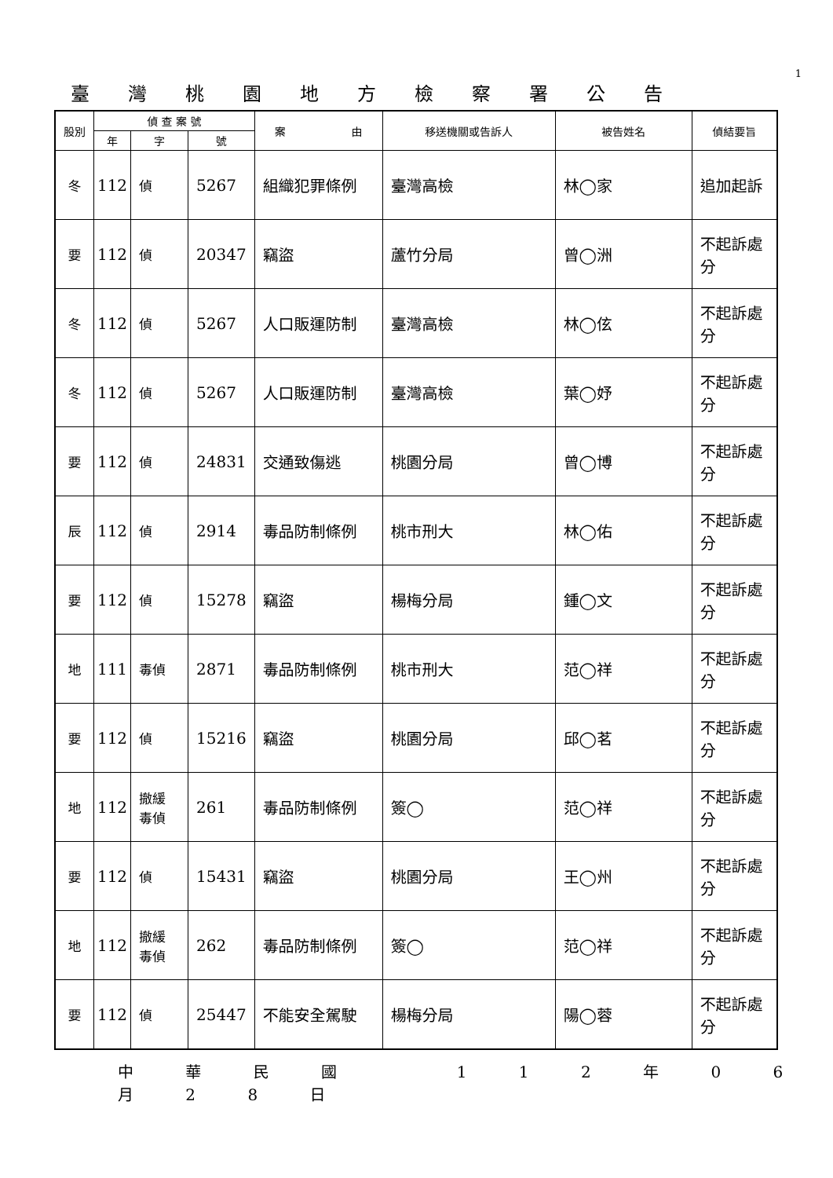1
臺灣桃園地方檢察署公告
| 股別 | 偵 查 案 號 | | | 案 由 | 移送機關或告訴人 | 被告姓名 | 偵結要旨 |
| --- | --- | --- | --- | --- | --- | --- | --- |
| | 年 | 字 | 號 | | | | |
| 冬 | 112 | 偵 | 5267 | 組織犯罪條例 | 臺灣高檢 | 林◯家 | 追加起訴 |
| 要 | 112 | 偵 | 20347 | 竊盜 | 蘆竹分局 | 曾◯洲 | 不起訴處分 |
| 冬 | 112 | 偵 | 5267 | 人口販運防制 | 臺灣高檢 | 林◯伭 | 不起訴處分 |
| 冬 | 112 | 偵 | 5267 | 人口販運防制 | 臺灣高檢 | 葉◯妤 | 不起訴處分 |
| 要 | 112 | 偵 | 24831 | 交通致傷逃 | 桃園分局 | 曾◯博 | 不起訴處分 |
| 辰 | 112 | 偵 | 2914 | 毒品防制條例 | 桃市刑大 | 林◯佑 | 不起訴處分 |
| 要 | 112 | 偵 | 15278 | 竊盜 | 楊梅分局 | 鍾◯文 | 不起訴處分 |
| 地 | 111 | 毒偵 | 2871 | 毒品防制條例 | 桃市刑大 | 范◯祥 | 不起訴處分 |
| 要 | 112 | 偵 | 15216 | 竊盜 | 桃園分局 | 邱◯茗 | 不起訴處分 |
| 地 | 112 | 撤緩 毒偵 | 261 | 毒品防制條例 | 簽◯ | 范◯祥 | 不起訴處分 |
| 要 | 112 | 偵 | 15431 | 竊盜 | 桃園分局 | 王◯州 | 不起訴處分 |
| 地 | 112 | 撤緩 毒偵 | 262 | 毒品防制條例 | 簽◯ | 范◯祥 | 不起訴處分 |
| 要 | 112 | 偵 | 25447 | 不能安全駕駛 | 楊梅分局 | 陽◯蓉 | 不起訴處分 |
中 華 民 國 　 1 1 2 年 0 6 月 2 8 日